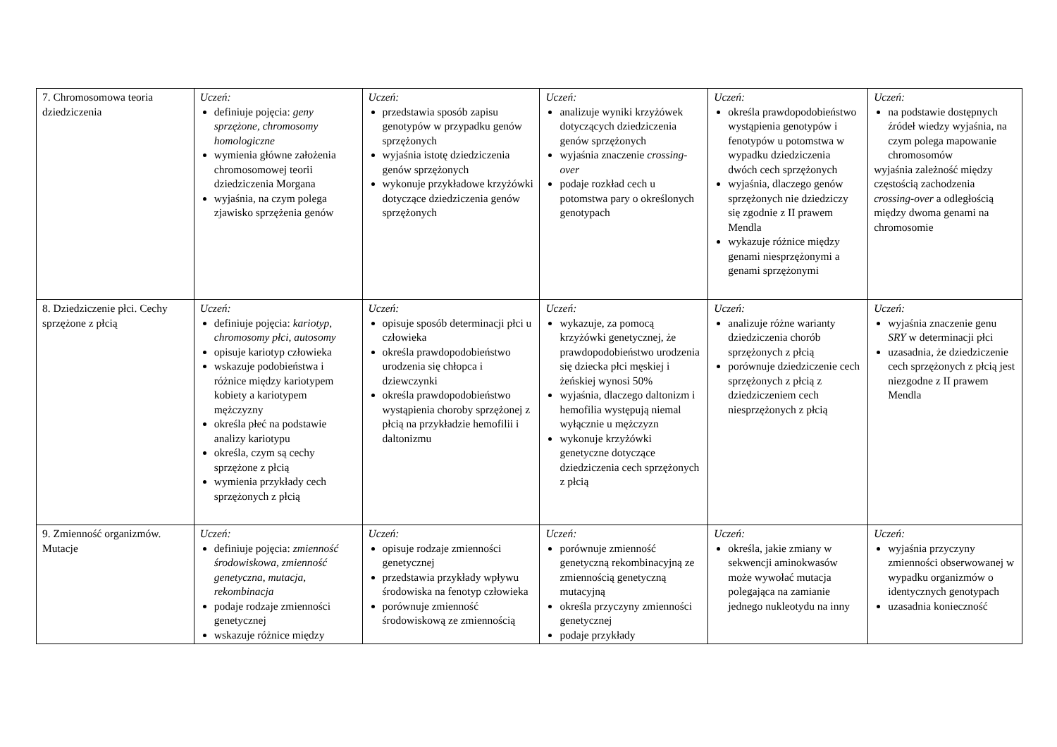| 7. Chromosomowa teoria dziedziczenia | Uczeń: definiuje pojęcia: geny sprzężone , chromosomy homologiczne wymienia główne założenia chromosomowej teorii dziedziczenia Morgana wyjaśnia, na czym polega zjawisko sprzężenia genów | Uczeń: przedstawia sposób zapisu genotypów w przypadku genów sprzężonych wyjaśnia istotę dziedziczenia genów sprzężonych wykonuje przykładowe krzyżówki dotyczące dziedziczenia genów sprzężonych | Uczeń: analizuje wyniki krzyżówek dotyczących dziedziczenia genów sprzężonych wyjaśnia znaczenie crossing-over podaje rozkład cech u potomstwa pary o określonych genotypach | Uczeń: określa prawdopodobieństwo wystąpienia genotypów i fenotypów u potomstwa w wypadku dziedziczenia dwóch cech sprzężonych wyjaśnia, dlaczego genów sprzężonych nie dziedziczy się zgodnie z II prawem Mendla wykazuje różnice między genami niesprzężonymi a genami sprzężonymi | Uczeń: na podstawie dostępnych źródeł wiedzy wyjaśnia, na czym polega mapowanie chromosomów wyjaśnia zależność między częstością zachodzenia crossing-over a odległością między dwoma genami na chromosomie |
| 8. Dziedziczenie płci. Cechy sprzężone z płcią | Uczeń: definiuje pojęcia: kariotyp , chromosomy płci , autosomy opisuje kariotyp człowieka wskazuje podobieństwa i różnice między kariotypem kobiety a kariotypem mężczyzny określa płeć na podstawie analizy kariotypu określa, czym są cechy sprzężone z płcią wymienia przykłady cech sprzężonych z płcią | Uczeń: opisuje sposób determinacji płci u człowieka określa prawdopodobieństwo urodzenia się chłopca i dziewczynki określa prawdopodobieństwo wystąpienia choroby sprzężonej z płcią na przykładzie hemofilii i daltonizmu | Uczeń: wykazuje, za pomocą krzyżówki genetycznej, że prawdopodobieństwo urodzenia się dziecka płci męskiej i żeńskiej wynosi 50% wyjaśnia, dlaczego daltonizm i hemofilia występują niemal wyłącznie u mężczyzn wykonuje krzyżówki genetyczne dotyczące dziedziczenia cech sprzężonych z płcią | Uczeń: analizuje różne warianty dziedziczenia chorób sprzężonych z płcią porównuje dziedziczenie cech sprzężonych z płcią z dziedziczeniem cech niesprzężonych z płcią | Uczeń: wyjaśnia znaczenie genu SRY w determinacji płci uzasadnia, że dziedziczenie cech sprzężonych z płcią jest niezgodne z II prawem Mendla |
| 9. Zmienność organizmów. Mutacje | Uczeń: definiuje pojęcia: zmienność środowiskowa , zmienność genetyczna , mutacja , rekombinacja podaje rodzaje zmienności genetycznej wskazuje różnice między | Uczeń: opisuje rodzaje zmienności genetycznej przedstawia przykłady wpływu środowiska na fenotyp człowieka porównuje zmienność środowiskową ze zmiennością | Uczeń: porównuje zmienność genetyczną rekombinacyjną ze zmiennością genetyczną mutacyjną określa przyczyny zmienności genetycznej podaje przykłady | Uczeń: określa, jakie zmiany w sekwencji aminokwasów może wywołać mutacja polegająca na zamianie jednego nukleotydu na inny | Uczeń: wyjaśnia przyczyny zmienności obserwowanej w wypadku organizmów o identycznych genotypach uzasadnia konieczność |